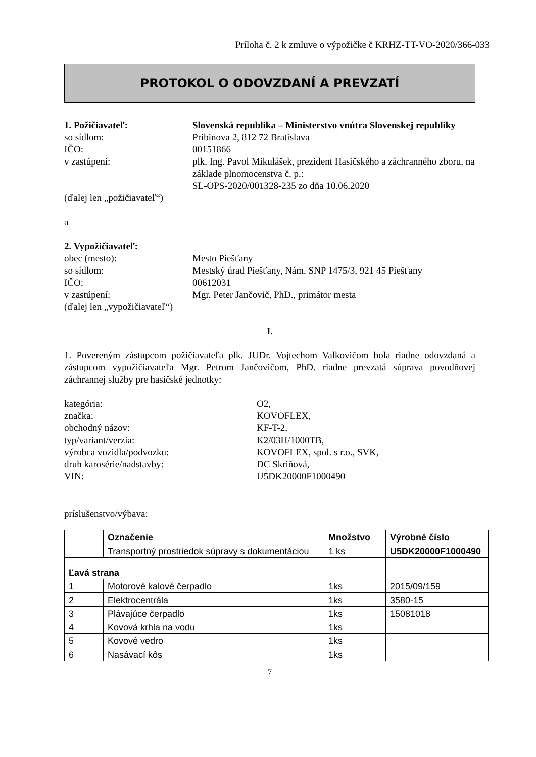Príloha č. 2 k zmluve o výpožičke č KRHZ-TT-VO-2020/366-033
PROTOKOL O ODOVZDANÍ A PREVZATÍ
1. Požičiavateľ: Slovenská republika – Ministerstvo vnútra Slovenskej republiky
so sídlom: Pribinova 2, 812 72 Bratislava
IČO: 00151866
v zastúpení: plk. Ing. Pavol Mikulášek, prezident Hasičského a záchranného zboru, na základe plnomocenstva č. p.:
SL-OPS-2020/001328-235 zo dňa 10.06.2020
(ďalej len „požičiavateľ“)
a
2. Vypožičiavateľ:
obec (mesto): Mesto Piešťany
so sídlom: Mestský úrad Piešťany, Nám. SNP 1475/3, 921 45 Piešťany
IČO: 00612031
v zastúpení: Mgr. Peter Jančovič, PhD., primátor mesta
(ďalej len „vypožičiavateľ“)
I.
1. Povereným zástupcom požičiavateľa plk. JUDr. Vojtechom Valkovičom bola riadne odovzdaná a zástupcom vypožičiavateľa Mgr. Petrom Jančovičom, PhD. riadne prevzatá súprava povodňovej záchrannej služby pre hasičské jednotky:
kategória: O2,
značka: KOVOFLEX,
obchodný názov: KF-T-2,
typ/variant/verzia: K2/03H/1000TB,
výrobca vozidla/podvozku: KOVOFLEX, spol. s r.o., SVK,
druh karosérie/nadstavby: DC Skriňová,
VIN: U5DK20000F1000490
príslušenstvo/výbava:
| | Označenie | Množstvo | Výrobné číslo |
| --- | --- | --- | --- |
| | Transportný prostriedok súpravy s dokumentáciou | 1 ks | U5DK20000F1000490 |
| Ľavá strana | | | |
| 1 | Motorové kalové čerpadlo | 1ks | 2015/09/159 |
| 2 | Elektrocentrála | 1ks | 3580-15 |
| 3 | Plávajúce čerpadlo | 1ks | 15081018 |
| 4 | Kovová krhla na vodu | 1ks | |
| 5 | Kovové vedro | 1ks | |
| 6 | Nasávací kôs | 1ks | |
7